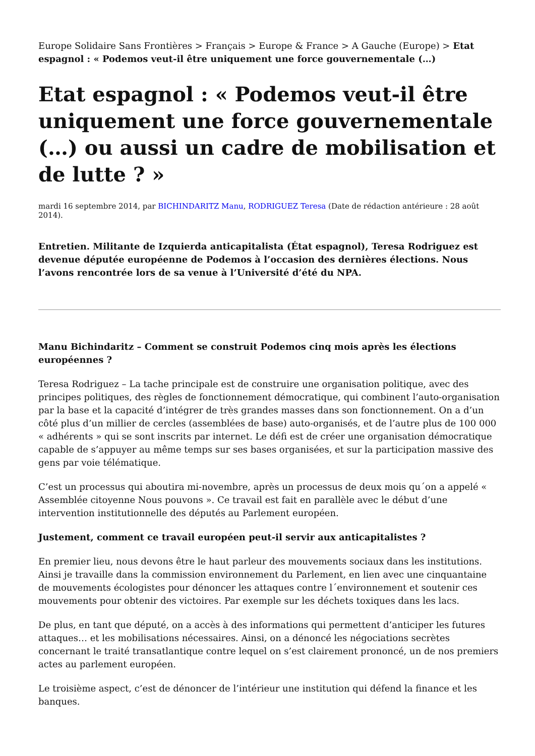Europe Solidaire Sans Frontières > Français > Europe & France > A Gauche (Europe) > Etat espagnol : « Podemos veut-il être uniquement une force gouvernementale (…)
Etat espagnol : « Podemos veut-il être uniquement une force gouvernementale (…) ou aussi un cadre de mobilisation et de lutte ? »
mardi 16 septembre 2014, par BICHINDARITZ Manu, RODRIGUEZ Teresa (Date de rédaction antérieure : 28 août 2014).
Entretien. Militante de Izquierda anticapitalista (État espagnol), Teresa Rodriguez est devenue députée européenne de Podemos à l’occasion des dernières élections. Nous l’avons rencontrée lors de sa venue à l’Université d’été du NPA.
Manu Bichindaritz – Comment se construit Podemos cinq mois après les élections européennes ?
Teresa Rodriguez – La tache principale est de construire une organisation politique, avec des principes politiques, des règles de fonctionnement démocratique, qui combinent l’auto-organisation par la base et la capacité d’intégrer de très grandes masses dans son fonctionnement. On a d’un côté plus d’un millier de cercles (assemblées de base) auto-organisés, et de l’autre plus de 100 000 « adhérents » qui se sont inscrits par internet. Le défi est de créer une organisation démocratique capable de s’appuyer au même temps sur ses bases organisées, et sur la participation massive des gens par voie télématique.
C’est un processus qui aboutira mi-novembre, après un processus de deux mois qu´on a appelé « Assemblée citoyenne Nous pouvons ». Ce travail est fait en parallèle avec le début d’une intervention institutionnelle des députés au Parlement européen.
Justement, comment ce travail européen peut-il servir aux anticapitalistes ?
En premier lieu, nous devons être le haut parleur des mouvements sociaux dans les institutions. Ainsi je travaille dans la commission environnement du Parlement, en lien avec une cinquantaine de mouvements écologistes pour dénoncer les attaques contre l´environnement et soutenir ces mouvements pour obtenir des victoires. Par exemple sur les déchets toxiques dans les lacs.
De plus, en tant que député, on a accès à des informations qui permettent d’anticiper les futures attaques… et les mobilisations nécessaires. Ainsi, on a dénoncé les négociations secrètes concernant le traité transatlantique contre lequel on s’est clairement prononcé, un de nos premiers actes au parlement européen.
Le troisième aspect, c’est de dénoncer de l’intérieur une institution qui défend la finance et les banques.